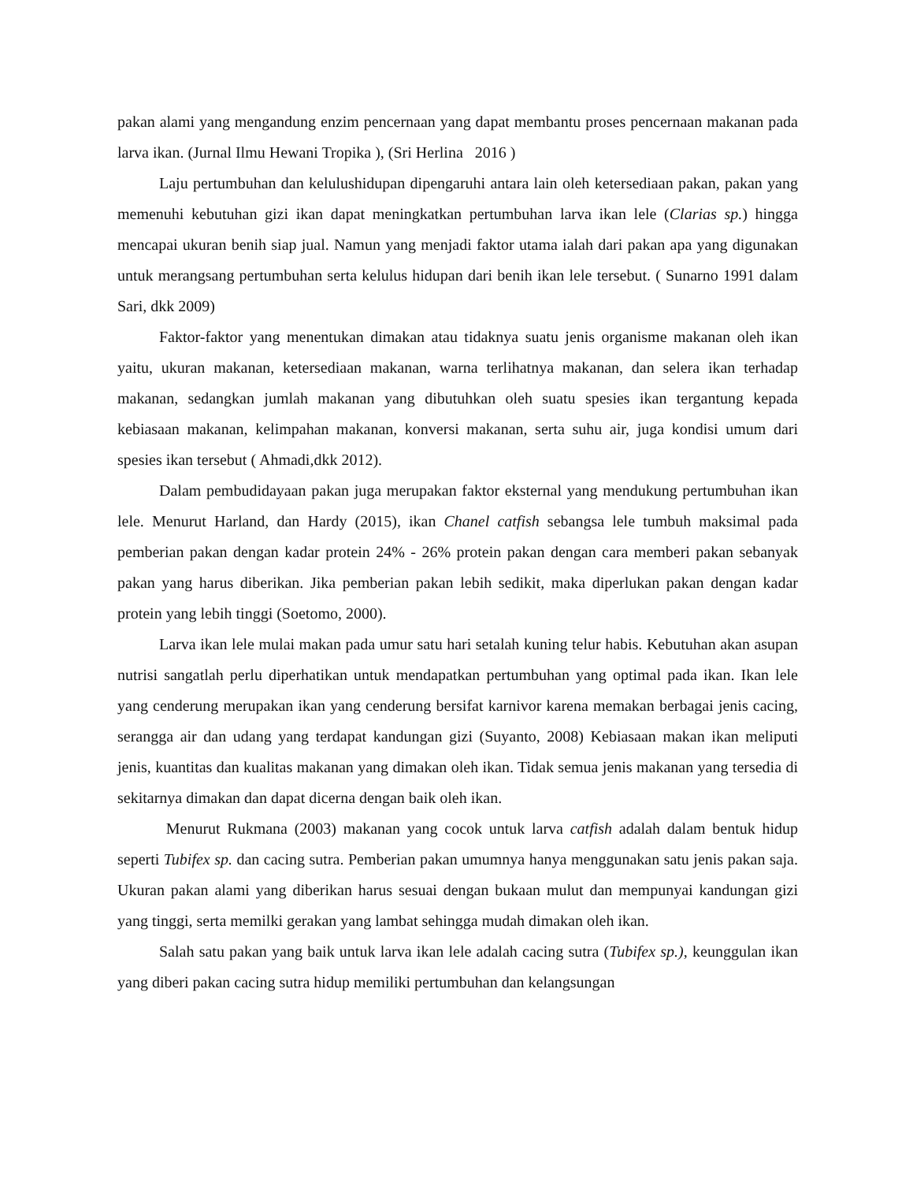pakan alami yang mengandung enzim pencernaan yang dapat membantu proses pencernaan makanan pada larva ikan. (Jurnal Ilmu Hewani Tropika ), (Sri Herlina 2016 )
Laju pertumbuhan dan kelulushidupan dipengaruhi antara lain oleh ketersediaan pakan, pakan yang memenuhi kebutuhan gizi ikan dapat meningkatkan pertumbuhan larva ikan lele (Clarias sp.) hingga mencapai ukuran benih siap jual. Namun yang menjadi faktor utama ialah dari pakan apa yang digunakan untuk merangsang pertumbuhan serta kelulus hidupan dari benih ikan lele tersebut. ( Sunarno 1991 dalam Sari, dkk 2009)
Faktor-faktor yang menentukan dimakan atau tidaknya suatu jenis organisme makanan oleh ikan yaitu, ukuran makanan, ketersediaan makanan, warna terlihatnya makanan, dan selera ikan terhadap makanan, sedangkan jumlah makanan yang dibutuhkan oleh suatu spesies ikan tergantung kepada kebiasaan makanan, kelimpahan makanan, konversi makanan, serta suhu air, juga kondisi umum dari spesies ikan tersebut ( Ahmadi,dkk 2012).
Dalam pembudidayaan pakan juga merupakan faktor eksternal yang mendukung pertumbuhan ikan lele. Menurut Harland, dan Hardy (2015), ikan Chanel catfish sebangsa lele tumbuh maksimal pada pemberian pakan dengan kadar protein 24% - 26% protein pakan dengan cara memberi pakan sebanyak pakan yang harus diberikan. Jika pemberian pakan lebih sedikit, maka diperlukan pakan dengan kadar protein yang lebih tinggi (Soetomo, 2000).
Larva ikan lele mulai makan pada umur satu hari setalah kuning telur habis. Kebutuhan akan asupan nutrisi sangatlah perlu diperhatikan untuk mendapatkan pertumbuhan yang optimal pada ikan. Ikan lele yang cenderung merupakan ikan yang cenderung bersifat karnivor karena memakan berbagai jenis cacing, serangga air dan udang yang terdapat kandungan gizi (Suyanto, 2008) Kebiasaan makan ikan meliputi jenis, kuantitas dan kualitas makanan yang dimakan oleh ikan. Tidak semua jenis makanan yang tersedia di sekitarnya dimakan dan dapat dicerna dengan baik oleh ikan.
Menurut Rukmana (2003) makanan yang cocok untuk larva catfish adalah dalam bentuk hidup seperti Tubifex sp. dan cacing sutra. Pemberian pakan umumnya hanya menggunakan satu jenis pakan saja. Ukuran pakan alami yang diberikan harus sesuai dengan bukaan mulut dan mempunyai kandungan gizi yang tinggi, serta memilki gerakan yang lambat sehingga mudah dimakan oleh ikan.
Salah satu pakan yang baik untuk larva ikan lele adalah cacing sutra (Tubifex sp.), keunggulan ikan yang diberi pakan cacing sutra hidup memiliki pertumbuhan dan kelangsungan